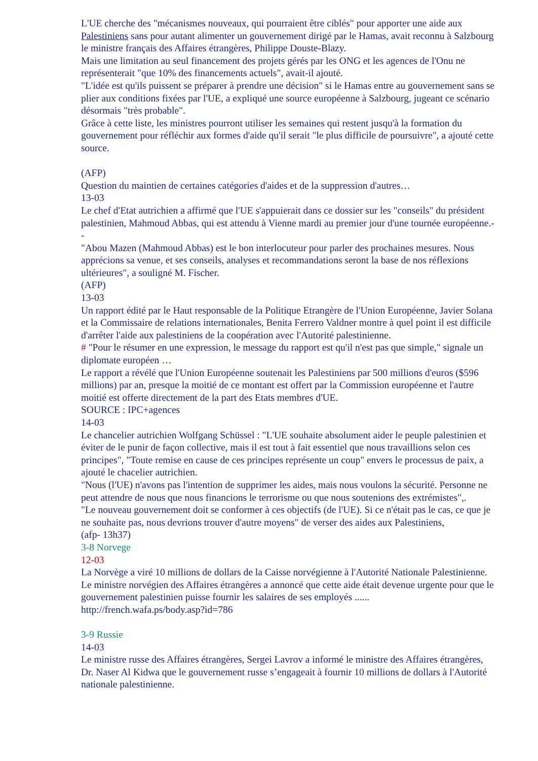L'UE cherche des "mécanismes nouveaux, qui pourraient être ciblés" pour apporter une aide aux Palestiniens sans pour autant alimenter un gouvernement dirigé par le Hamas, avait reconnu à Salzbourg le ministre français des Affaires étrangères, Philippe Douste-Blazy.
Mais une limitation au seul financement des projets gérés par les ONG et les agences de l'Onu ne représenterait "que 10% des financements actuels", avait-il ajouté.
"L'idée est qu'ils puissent se préparer à prendre une décision" si le Hamas entre au gouvernement sans se plier aux conditions fixées par l'UE, a expliqué une source européenne à Salzbourg, jugeant ce scénario désormais "très probable".
Grâce à cette liste, les ministres pourront utiliser les semaines qui restent jusqu'à la formation du gouvernement pour réfléchir aux formes d'aide qu'il serait "le plus difficile de poursuivre", a ajouté cette source.
(AFP)
Question du maintien de certaines catégories d'aides et de la suppression d'autres…
13-03
Le chef d'Etat autrichien a affirmé que l'UE s'appuierait dans ce dossier sur les "conseils" du président palestinien, Mahmoud Abbas, qui est attendu à Vienne mardi au premier jour d'une tournée européenne.--
"Abou Mazen (Mahmoud Abbas) est le bon interlocuteur pour parler des prochaines mesures. Nous apprécions sa venue, et ses conseils, analyses et recommandations seront la base de nos réflexions ultérieures", a souligné M. Fischer.
(AFP)
13-03
Un rapport édité par le Haut responsable de la Politique Etrangère de l'Union Européenne, Javier Solana et la Commissaire de relations internationales, Benita Ferrero Valdner montre à quel point il est difficile d'arrêter l'aide aux palestiniens de la coopération avec l'Autorité palestinienne.
# "Pour le résumer en une expression, le message du rapport est qu'il n'est pas que simple," signale un diplomate européen …
Le rapport a révélé que l'Union Européenne soutenait les Palestiniens par 500 millions d'euros ($596 millions) par an, presque la moitié de ce montant est offert par la Commission européenne et l'autre moitié est offerte directement de la part des Etats membres d'UE.
SOURCE : IPC+agences
14-03
Le chancelier autrichien Wolfgang Schüssel : "L'UE souhaite absolument aider le peuple palestinien et éviter de le punir de façon collective, mais il est tout à fait essentiel que nous travaillions selon ces principes", "Toute remise en cause de ces principes représente un coup" envers le processus de paix, a ajouté le chacelier autrichien.
"Nous (l'UE) n'avons pas l'intention de supprimer les aides, mais nous voulons la sécurité. Personne ne peut attendre de nous que nous financions le terrorisme ou que nous soutenions des extrémistes",.
"Le nouveau gouvernement doit se conformer à ces objectifs (de l'UE). Si ce n'était pas le cas, ce que je ne souhaite pas, nous devrions trouver d'autre moyens" de verser des aides aux Palestiniens,
(afp- 13h37)
3-8 Norvege
12-03
La Norvège a viré 10 millions de dollars de la Caisse norvégienne à l'Autorité Nationale Palestinienne. Le ministre norvégien des Affaires étrangères a annoncé que cette aide était devenue urgente pour que le gouvernement palestinien puisse fournir les salaires de ses employés ......
http://french.wafa.ps/body.asp?id=786
3-9 Russie
14-03
Le ministre russe des Affaires étrangères, Sergei Lavrov a informé le ministre des Affaires étrangères, Dr. Naser Al Kidwa que le gouvernement russe s’engageait à fournir 10 millions de dollars à l'Autorité nationale palestinienne.